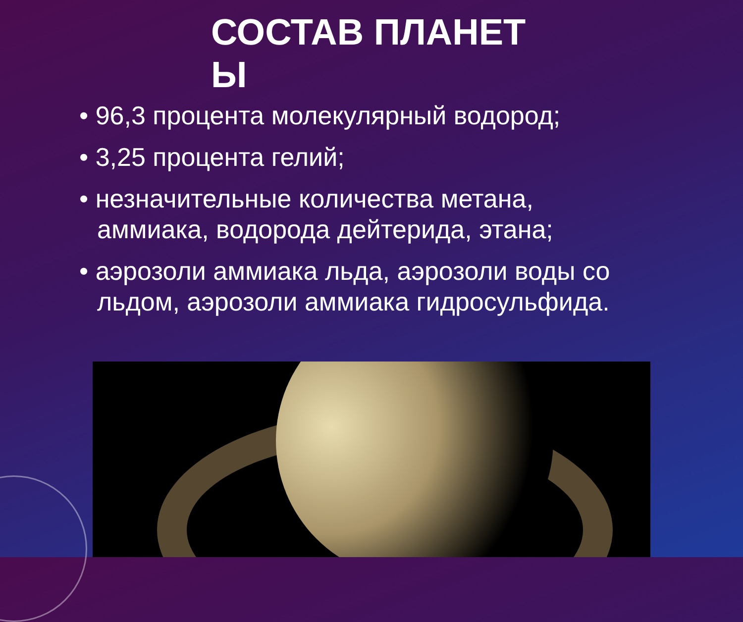СОСТАВ ПЛАНЕТ Ы
• 96,3 процента молекулярный водород;
• 3,25 процента гелий;
• незначительные количества метана, аммиака, водорода дейтерида, этана;
• аэрозоли аммиака льда, аэрозоли воды со льдом, аэрозоли аммиака гидросульфида.